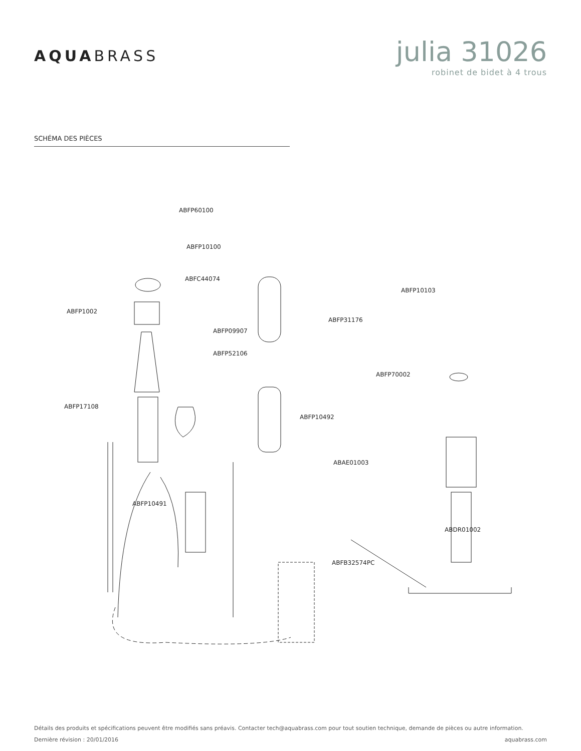AQUABRASS
julia 31026
robinet de bidet à 4 trous
SCHÉMA DES PIÈCES
ABFP60100
ABFP10100
ABFC44074
ABFP1002
ABFP31176
ABFP10103
ABFP09907
ABFP52106
ABFP70002
ABFP17108
ABFP10492
ABAE01003
ABFP10491
ABDR01002
ABFB32574PC
Détails des produits et spécifications peuvent être modifiés sans préavis. Contacter tech@aquabrass.com pour tout soutien technique, demande de pièces ou autre information.
Dernière révision : 20/01/2016 aquabrass.com